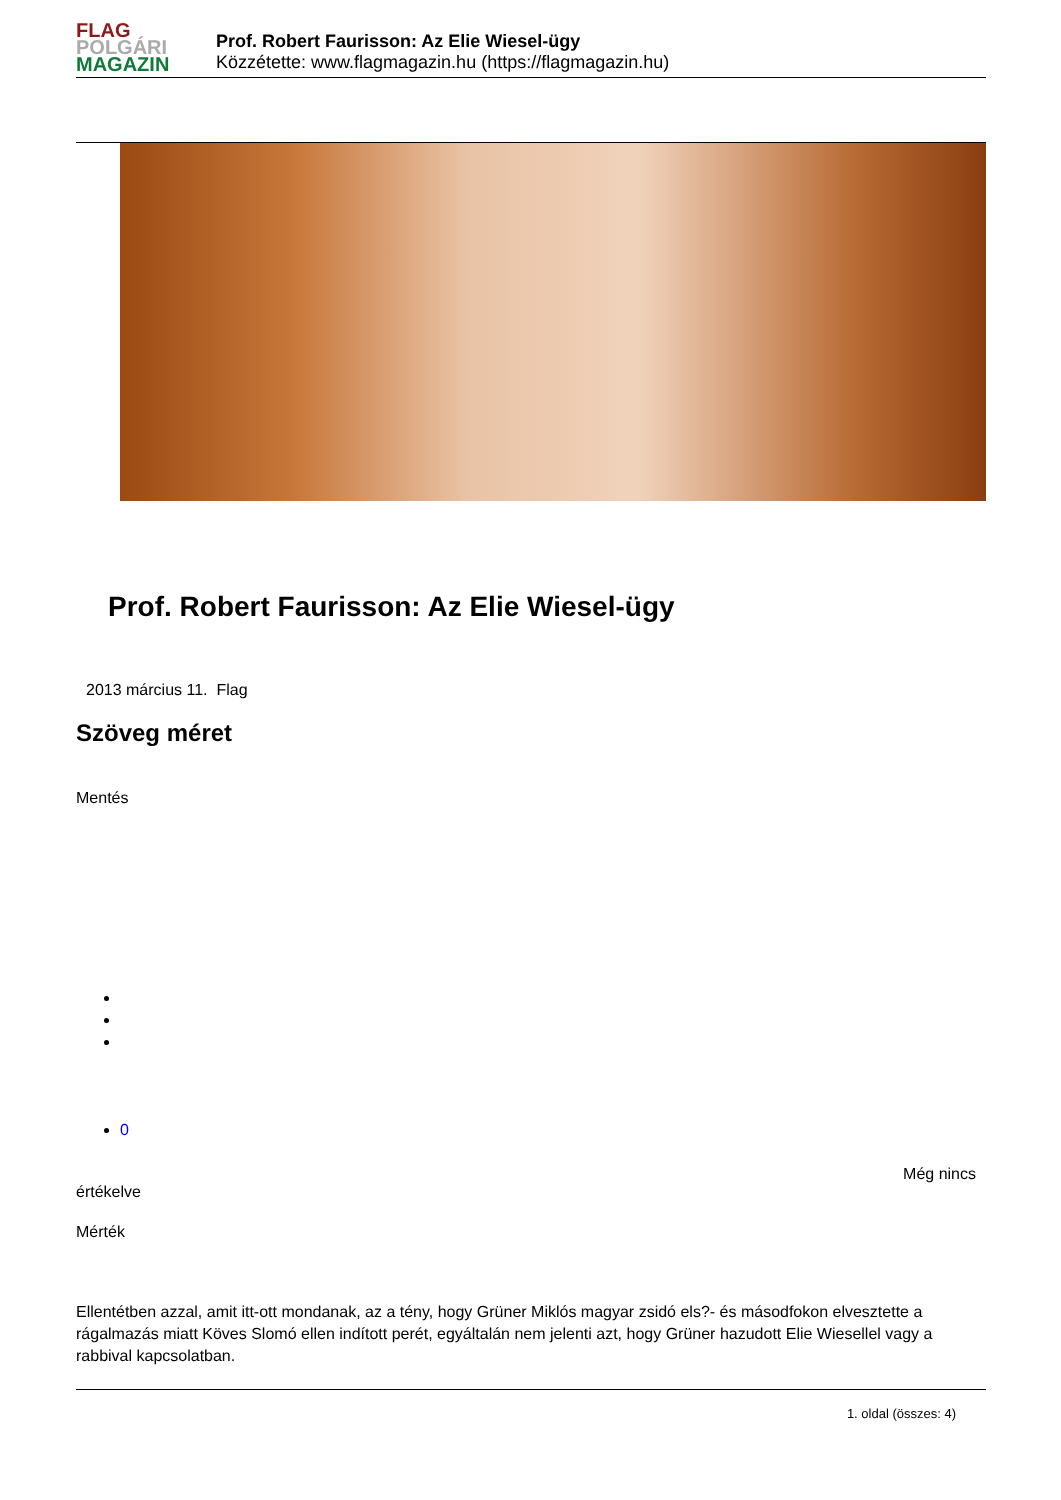FLAG
POLGÁRI
MAGAZIN
Prof. Robert Faurisson: Az Elie Wiesel-ügy
Közzétette: www.flagmagazin.hu (https://flagmagazin.hu)
Prof. Robert Faurisson: Az Elie Wiesel-ügy
2013 március 11. Flag
Szöveg méret
Mentés
0
Még nincs
értékelve
Mérték
Ellentétben azzal, amit itt-ott mondanak, az a tény, hogy Grüner Miklós magyar zsidó els?- és másodfokon elvesztette a rágalmazás miatt Köves Slomó ellen indított perét, egyáltalán nem jelenti azt, hogy Grüner hazudott Elie Wiesellel vagy a rabbival kapcsolatban.
1. oldal (összes: 4)